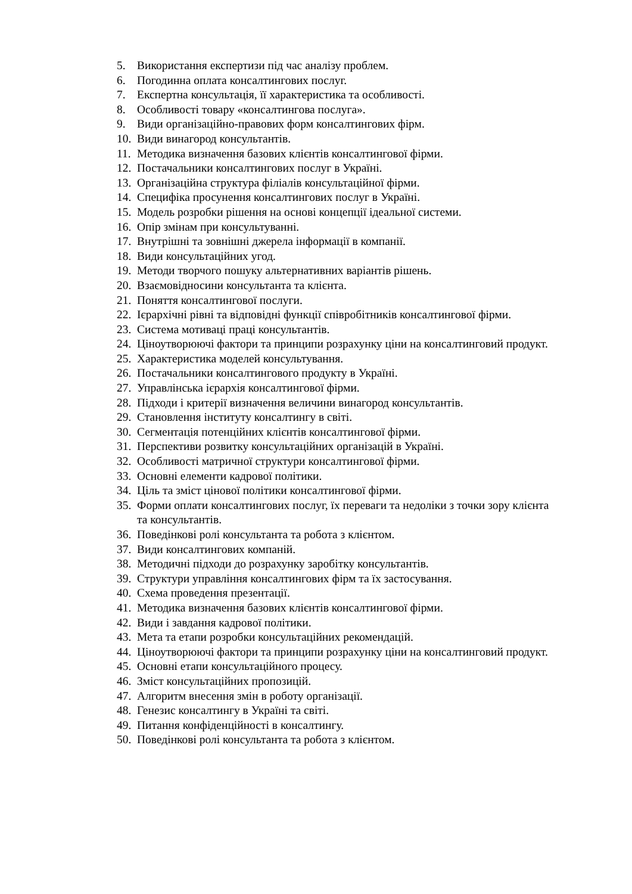5. Використання експертизи під час аналізу проблем.
6. Погодинна оплата консалтингових послуг.
7. Експертна консультація, її характеристика та особливості.
8. Особливості товару «консалтингова послуга».
9. Види організаційно-правових форм консалтингових фірм.
10. Види винагород консультантів.
11. Методика визначення базових клієнтів консалтингової фірми.
12. Постачальники консалтингових послуг в Україні.
13. Організаційна структура філіалів консультаційної фірми.
14. Специфіка просунення консалтингових послуг в Україні.
15. Модель розробки рішення на основі концепції ідеальної системи.
16. Опір змінам при консультуванні.
17. Внутрішні та зовнішні джерела інформації в компанії.
18. Види консультаційних угод.
19. Методи творчого пошуку альтернативних варіантів рішень.
20. Взаємовідносини консультанта та клієнта.
21. Поняття консалтингової послуги.
22. Ієрархічні рівні та відповідні функції співробітників консалтингової фірми.
23. Система мотиваці праці консультантів.
24. Ціноутворюючі фактори та принципи розрахунку ціни на консалтинговий продукт.
25. Характеристика моделей консультування.
26. Постачальники консалтингового продукту в Україні.
27. Управлінська ієрархія консалтингової фірми.
28. Підходи і критерії визначення величини винагород консультантів.
29. Становлення інституту консалтингу в світі.
30. Сегментація потенційних клієнтів консалтингової фірми.
31. Перспективи розвитку консультаційних організацій в Україні.
32. Особливості матричної структури консалтингової фірми.
33. Основні елементи кадрової політики.
34. Ціль та зміст цінової політики консалтингової фірми.
35. Форми оплати консалтингових послуг, їх переваги та недоліки з точки зору клієнта та консультантів.
36. Поведінкові ролі консультанта та робота з клієнтом.
37. Види консалтингових компаній.
38. Методичні підходи до розрахунку заробітку консультантів.
39. Структури управління консалтингових фірм та їх застосування.
40. Схема проведення презентації.
41. Методика визначення базових клієнтів консалтингової фірми.
42. Види і завдання кадрової політики.
43. Мета та етапи розробки консультаційних рекомендацій.
44. Ціноутворюючі фактори та принципи розрахунку ціни на консалтинговий продукт.
45. Основні етапи консультаційного процесу.
46. Зміст консультаційних пропозицій.
47. Алгоритм внесення змін в роботу організації.
48. Генезис консалтингу в Україні та світі.
49. Питання конфіденційності в консалтингу.
50. Поведінкові ролі консультанта та робота з клієнтом.